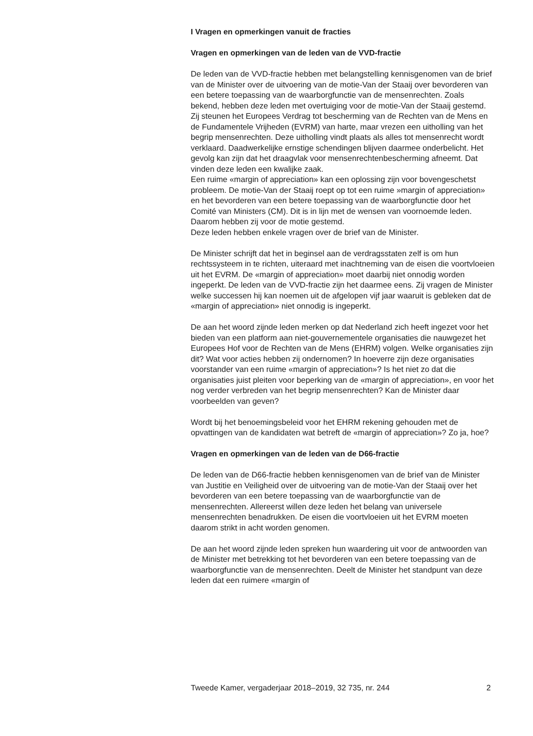I Vragen en opmerkingen vanuit de fracties
Vragen en opmerkingen van de leden van de VVD-fractie
De leden van de VVD-fractie hebben met belangstelling kennisgenomen van de brief van de Minister over de uitvoering van de motie-Van der Staaij over bevorderen van een betere toepassing van de waarborgfunctie van de mensenrechten. Zoals bekend, hebben deze leden met overtuiging voor de motie-Van der Staaij gestemd. Zij steunen het Europees Verdrag tot bescherming van de Rechten van de Mens en de Fundamentele Vrijheden (EVRM) van harte, maar vrezen een uitholling van het begrip mensenrechten. Deze uitholling vindt plaats als alles tot mensenrecht wordt verklaard. Daadwerkelijke ernstige schendingen blijven daarmee onderbelicht. Het gevolg kan zijn dat het draagvlak voor mensenrechten­bescherming afneemt. Dat vinden deze leden een kwalijke zaak.
Een ruime «margin of appreciation» kan een oplossing zijn voor bovenge­schetst probleem. De motie-Van der Staaij roept op tot een ruime »margin of appreciation» en het bevorderen van een betere toepassing van de waarborgfunctie door het Comité van Ministers (CM). Dit is in lijn met de wensen van voornoemde leden. Daarom hebben zij voor de motie gestemd.
Deze leden hebben enkele vragen over de brief van de Minister.
De Minister schrijft dat het in beginsel aan de verdragsstaten zelf is om hun rechtssysteem in te richten, uiteraard met inachtneming van de eisen die voortvloeien uit het EVRM. De «margin of appreciation» moet daarbij niet onnodig worden ingeperkt. De leden van de VVD-fractie zijn het daarmee eens. Zij vragen de Minister welke successen hij kan noemen uit de afgelopen vijf jaar waaruit is gebleken dat de «margin of appreciation» niet onnodig is ingeperkt.
De aan het woord zijnde leden merken op dat Nederland zich heeft ingezet voor het bieden van een platform aan niet-gouvernementele organisaties die nauwgezet het Europees Hof voor de Rechten van de Mens (EHRM) volgen. Welke organisaties zijn dit? Wat voor acties hebben zij onder­nomen? In hoeverre zijn deze organisaties voorstander van een ruime «margin of appreciation»? Is het niet zo dat die organisaties juist pleiten voor beperking van de «margin of appreciation», en voor het nog verder verbreden van het begrip mensenrechten? Kan de Minister daar voorbeelden van geven?
Wordt bij het benoemingsbeleid voor het EHRM rekening gehouden met de opvattingen van de kandidaten wat betreft de «margin of appreci­ation»? Zo ja, hoe?
Vragen en opmerkingen van de leden van de D66-fractie
De leden van de D66-fractie hebben kennisgenomen van de brief van de Minister van Justitie en Veiligheid over de uitvoering van de motie-Van der Staaij over het bevorderen van een betere toepassing van de waarborgfunctie van de mensenrechten. Allereerst willen deze leden het belang van universele mensenrechten benadrukken. De eisen die voortvloeien uit het EVRM moeten daarom strikt in acht worden genomen.
De aan het woord zijnde leden spreken hun waardering uit voor de antwoorden van de Minister met betrekking tot het bevorderen van een betere toepassing van de waarborgfunctie van de mensenrechten. Deelt de Minister het standpunt van deze leden dat een ruimere «margin of
Tweede Kamer, vergaderjaar 2018–2019, 32 735, nr. 244 2